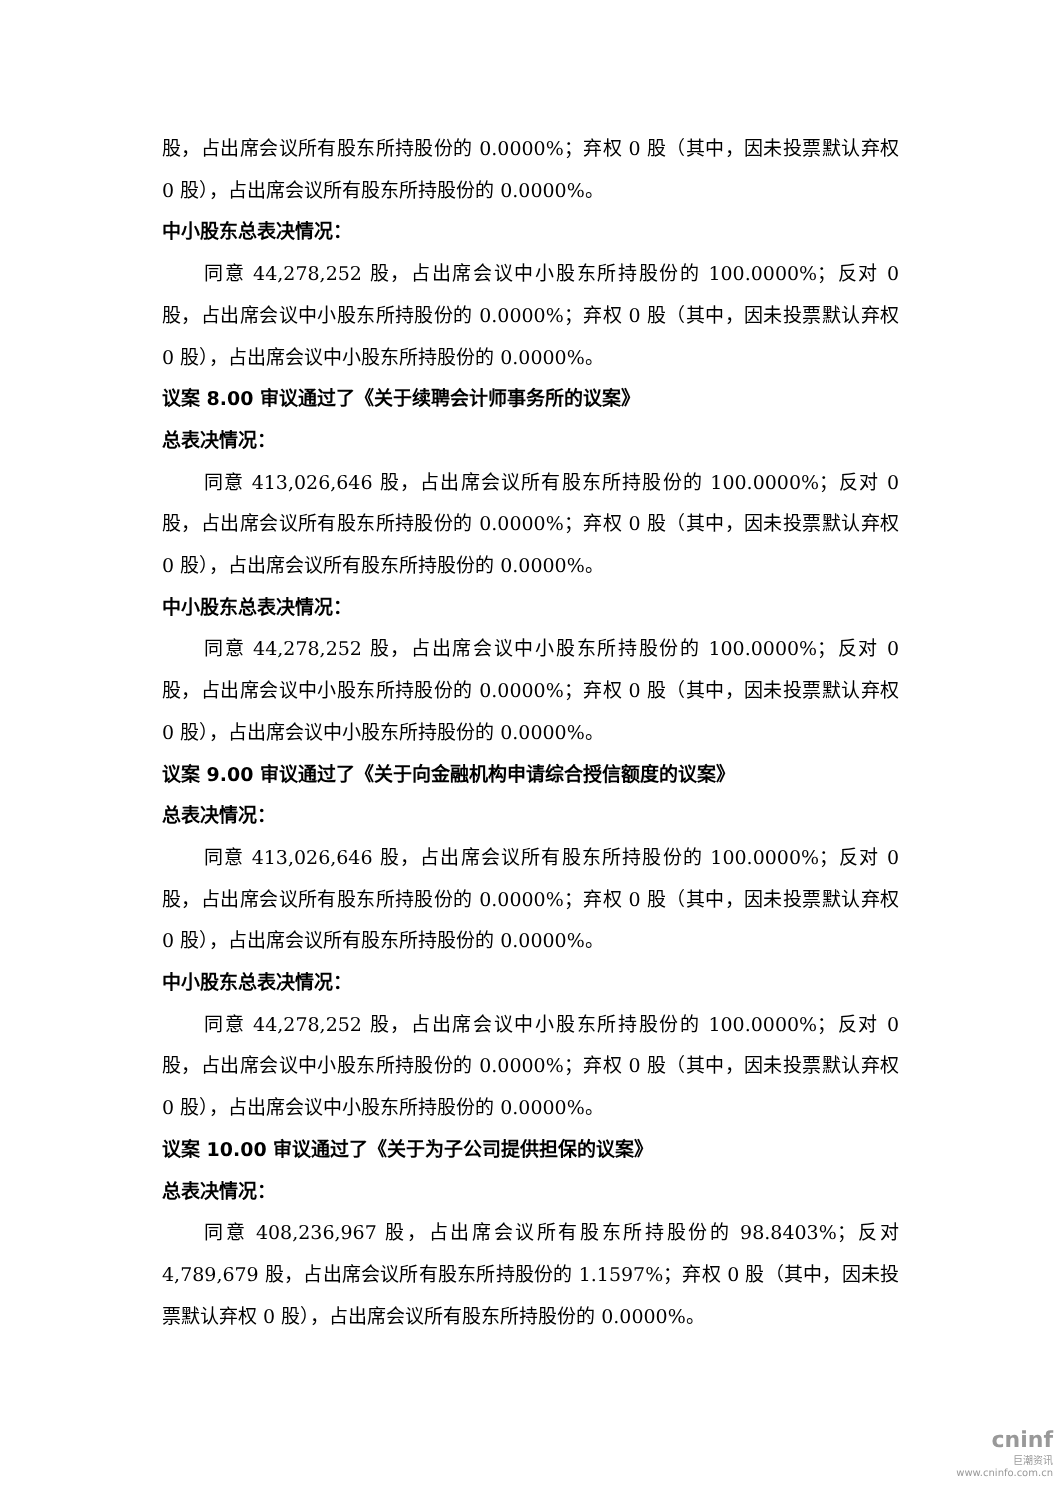股，占出席会议所有股东所持股份的 0.0000%；弃权 0 股（其中，因未投票默认弃权 0 股），占出席会议所有股东所持股份的 0.0000%。
中小股东总表决情况：
同意 44,278,252 股，占出席会议中小股东所持股份的 100.0000%；反对 0 股，占出席会议中小股东所持股份的 0.0000%；弃权 0 股（其中，因未投票默认弃权 0 股），占出席会议中小股东所持股份的 0.0000%。
议案 8.00 审议通过了《关于续聘会计师事务所的议案》
总表决情况：
同意 413,026,646 股，占出席会议所有股东所持股份的 100.0000%；反对 0 股，占出席会议所有股东所持股份的 0.0000%；弃权 0 股（其中，因未投票默认弃权 0 股），占出席会议所有股东所持股份的 0.0000%。
中小股东总表决情况：
同意 44,278,252 股，占出席会议中小股东所持股份的 100.0000%；反对 0 股，占出席会议中小股东所持股份的 0.0000%；弃权 0 股（其中，因未投票默认弃权 0 股），占出席会议中小股东所持股份的 0.0000%。
议案 9.00 审议通过了《关于向金融机构申请综合授信额度的议案》
总表决情况：
同意 413,026,646 股，占出席会议所有股东所持股份的 100.0000%；反对 0 股，占出席会议所有股东所持股份的 0.0000%；弃权 0 股（其中，因未投票默认弃权 0 股），占出席会议所有股东所持股份的 0.0000%。
中小股东总表决情况：
同意 44,278,252 股，占出席会议中小股东所持股份的 100.0000%；反对 0 股，占出席会议中小股东所持股份的 0.0000%；弃权 0 股（其中，因未投票默认弃权 0 股），占出席会议中小股东所持股份的 0.0000%。
议案 10.00 审议通过了《关于为子公司提供担保的议案》
总表决情况：
同意 408,236,967 股，占出席会议所有股东所持股份的 98.8403%；反对 4,789,679 股，占出席会议所有股东所持股份的 1.1597%；弃权 0 股（其中，因未投票默认弃权 0 股），占出席会议所有股东所持股份的 0.0000%。
cninf
巨潮资讯
www.cninfo.com.cn